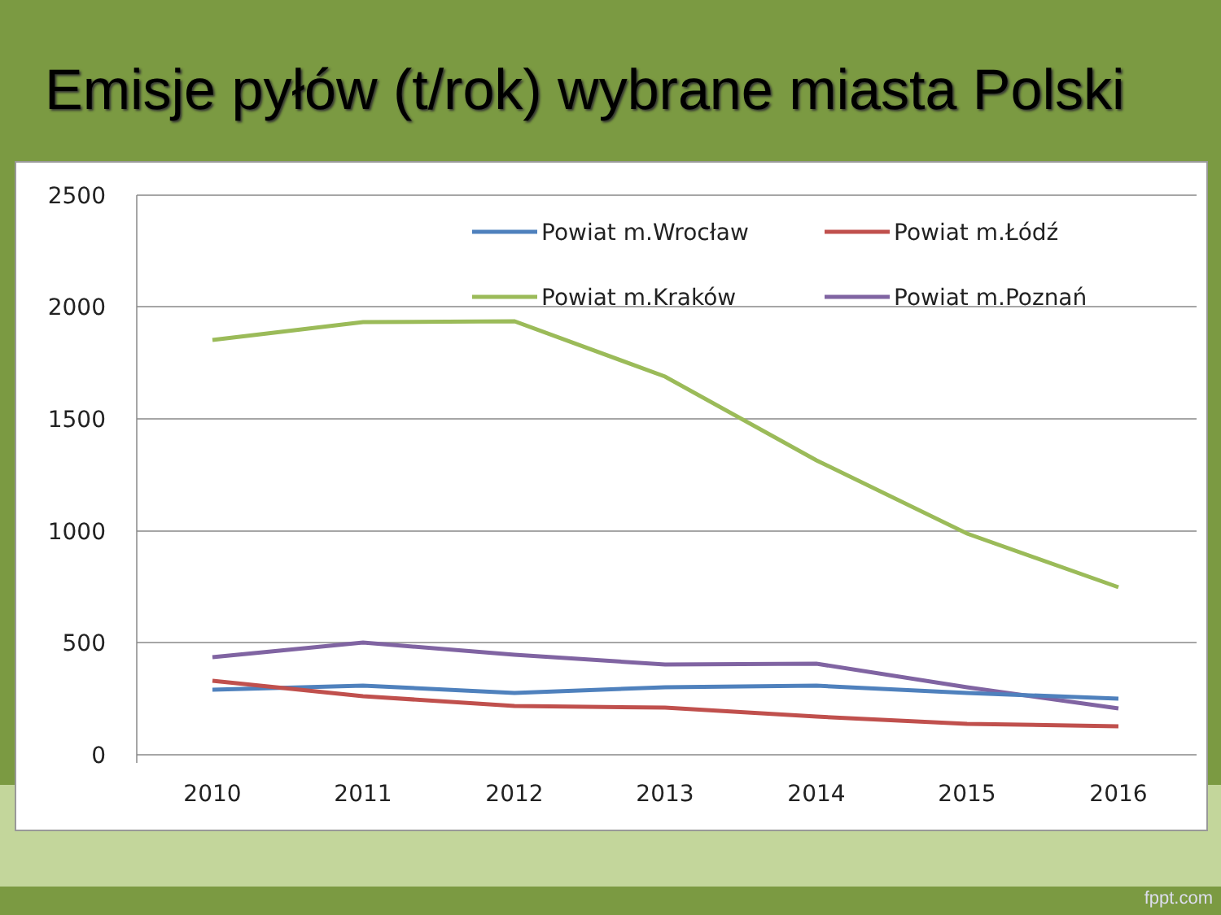Emisje pyłów (t/rok) wybrane miasta Polski
2500
2000
1500
1000
500
0
2010
2011
2012
2013
2014
2015
2016
Powiat m.Wrocław
Powiat m.Łódź
Powiat m.Kraków
Powiat m.Poznań
fppt.com